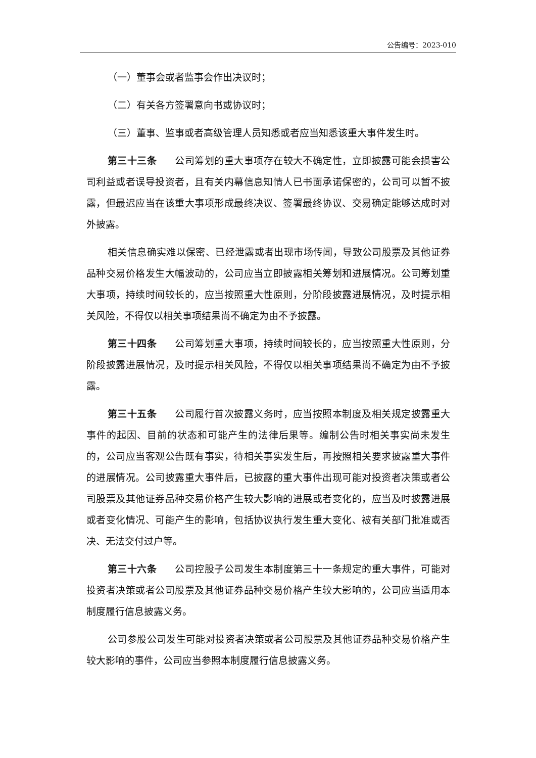公告编号：2023-010
（一）董事会或者监事会作出决议时；
（二）有关各方签署意向书或协议时；
（三）董事、监事或者高级管理人员知悉或者应当知悉该重大事件发生时。
第三十三条 公司筹划的重大事项存在较大不确定性，立即披露可能会损害公司利益或者误导投资者，且有关内幕信息知情人已书面承诺保密的，公司可以暂不披露，但最迟应当在该重大事项形成最终决议、签署最终协议、交易确定能够达成时对外披露。
相关信息确实难以保密、已经泄露或者出现市场传闻，导致公司股票及其他证券品种交易价格发生大幅波动的，公司应当立即披露相关筹划和进展情况。公司筹划重大事项，持续时间较长的，应当按照重大性原则，分阶段披露进展情况，及时提示相关风险，不得仅以相关事项结果尚不确定为由不予披露。
第三十四条 公司筹划重大事项，持续时间较长的，应当按照重大性原则，分阶段披露进展情况，及时提示相关风险，不得仅以相关事项结果尚不确定为由不予披露。
第三十五条 公司履行首次披露义务时，应当按照本制度及相关规定披露重大事件的起因、目前的状态和可能产生的法律后果等。编制公告时相关事实尚未发生的，公司应当客观公告既有事实，待相关事实发生后，再按照相关要求披露重大事件的进展情况。公司披露重大事件后，已披露的重大事件出现可能对投资者决策或者公司股票及其他证券品种交易价格产生较大影响的进展或者变化的，应当及时披露进展或者变化情况、可能产生的影响，包括协议执行发生重大变化、被有关部门批准或否决、无法交付过户等。
第三十六条 公司控股子公司发生本制度第三十一条规定的重大事件，可能对投资者决策或者公司股票及其他证券品种交易价格产生较大影响的，公司应当适用本制度履行信息披露义务。
公司参股公司发生可能对投资者决策或者公司股票及其他证券品种交易价格产生较大影响的事件，公司应当参照本制度履行信息披露义务。